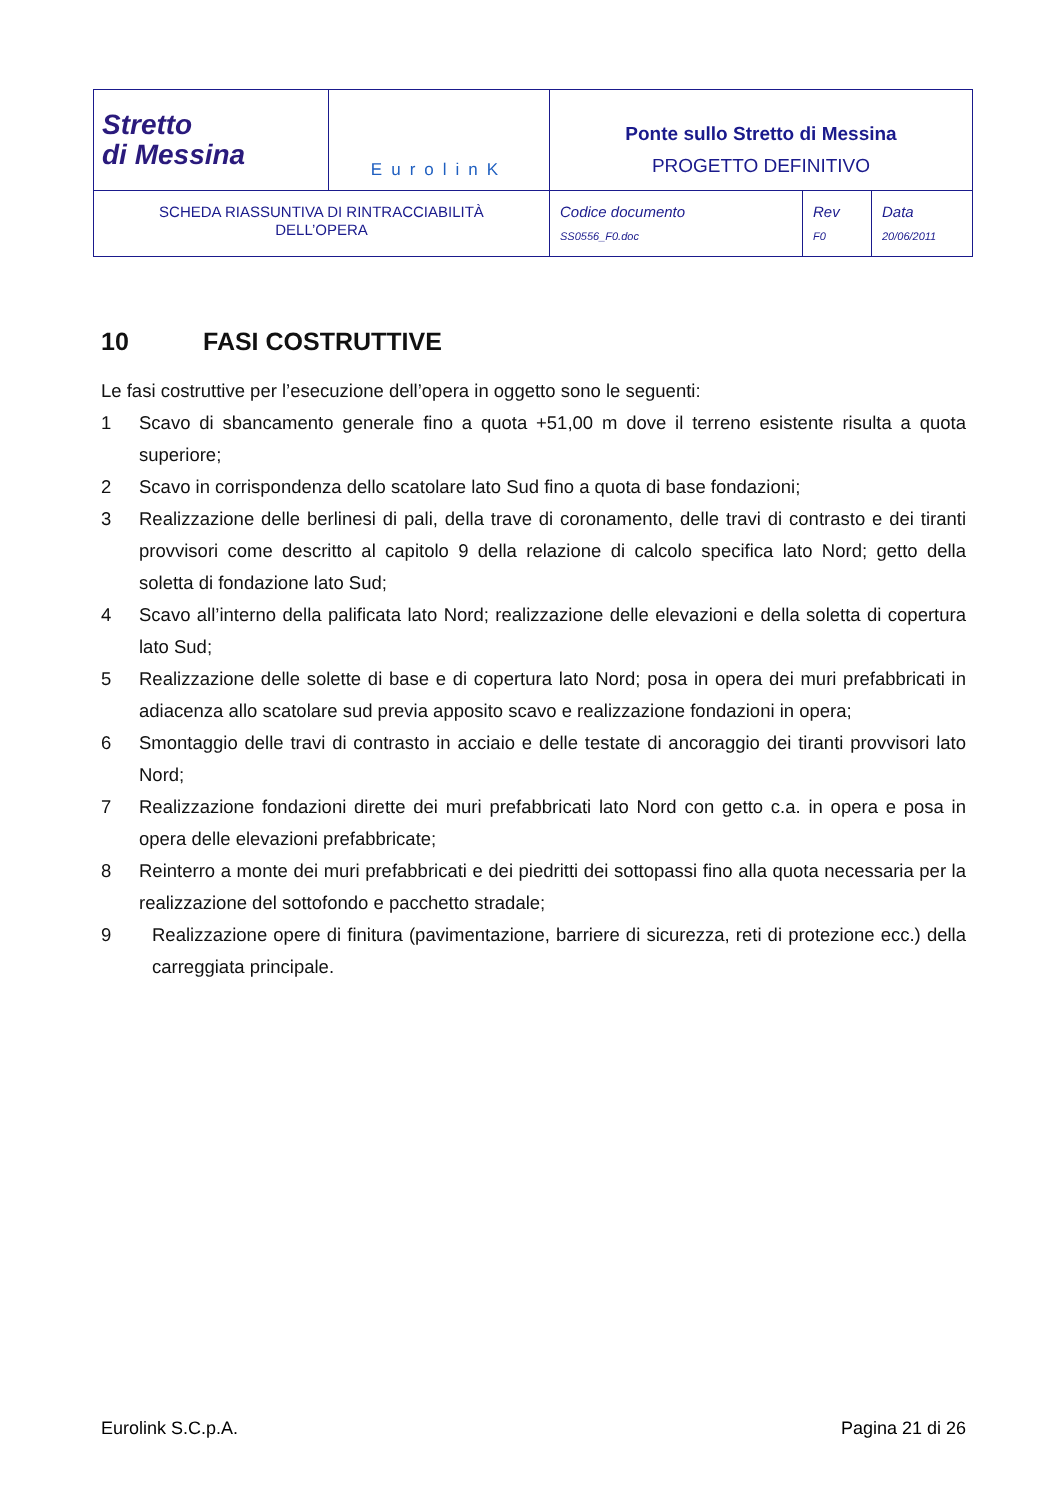| Stretto di Messina | EurolinK | Ponte sullo Stretto di Messina PROGETTO DEFINITIVO | | |
| SCHEDA RIASSUNTIVA DI RINTRACCIABILITÀ DELL’OPERA | | Codice documento SS0556_F0.doc | Rev F0 | Data 20/06/2011 |
10 FASI COSTRUTTIVE
Le fasi costruttive per l’esecuzione dell’opera in oggetto sono le seguenti:
1 Scavo di sbancamento generale fino a quota +51,00 m dove il terreno esistente risulta a quota superiore;
2 Scavo in corrispondenza dello scatolare lato Sud fino a quota di base fondazioni;
3 Realizzazione delle berlinesi di pali, della trave di coronamento, delle travi di contrasto e dei tiranti provvisori come descritto al capitolo 9 della relazione di calcolo specifica lato Nord; getto della soletta di fondazione lato Sud;
4 Scavo all’interno della palificata lato Nord; realizzazione delle elevazioni e della soletta di copertura lato Sud;
5 Realizzazione delle solette di base e di copertura lato Nord; posa in opera dei muri prefabbricati in adiacenza allo scatolare sud previa apposito scavo e realizzazione fondazioni in opera;
6 Smontaggio delle travi di contrasto in acciaio e delle testate di ancoraggio dei tiranti provvisori lato Nord;
7 Realizzazione fondazioni dirette dei muri prefabbricati lato Nord con getto c.a. in opera e posa in opera delle elevazioni prefabbricate;
8 Reinterro a monte dei muri prefabbricati e dei piedritti dei sottopassi fino alla quota necessaria per la realizzazione del sottofondo e pacchetto stradale;
9 Realizzazione opere di finitura (pavimentazione, barriere di sicurezza, reti di protezione ecc.) della carreggiata principale.
Eurolink S.C.p.A. Pagina 21 di 26